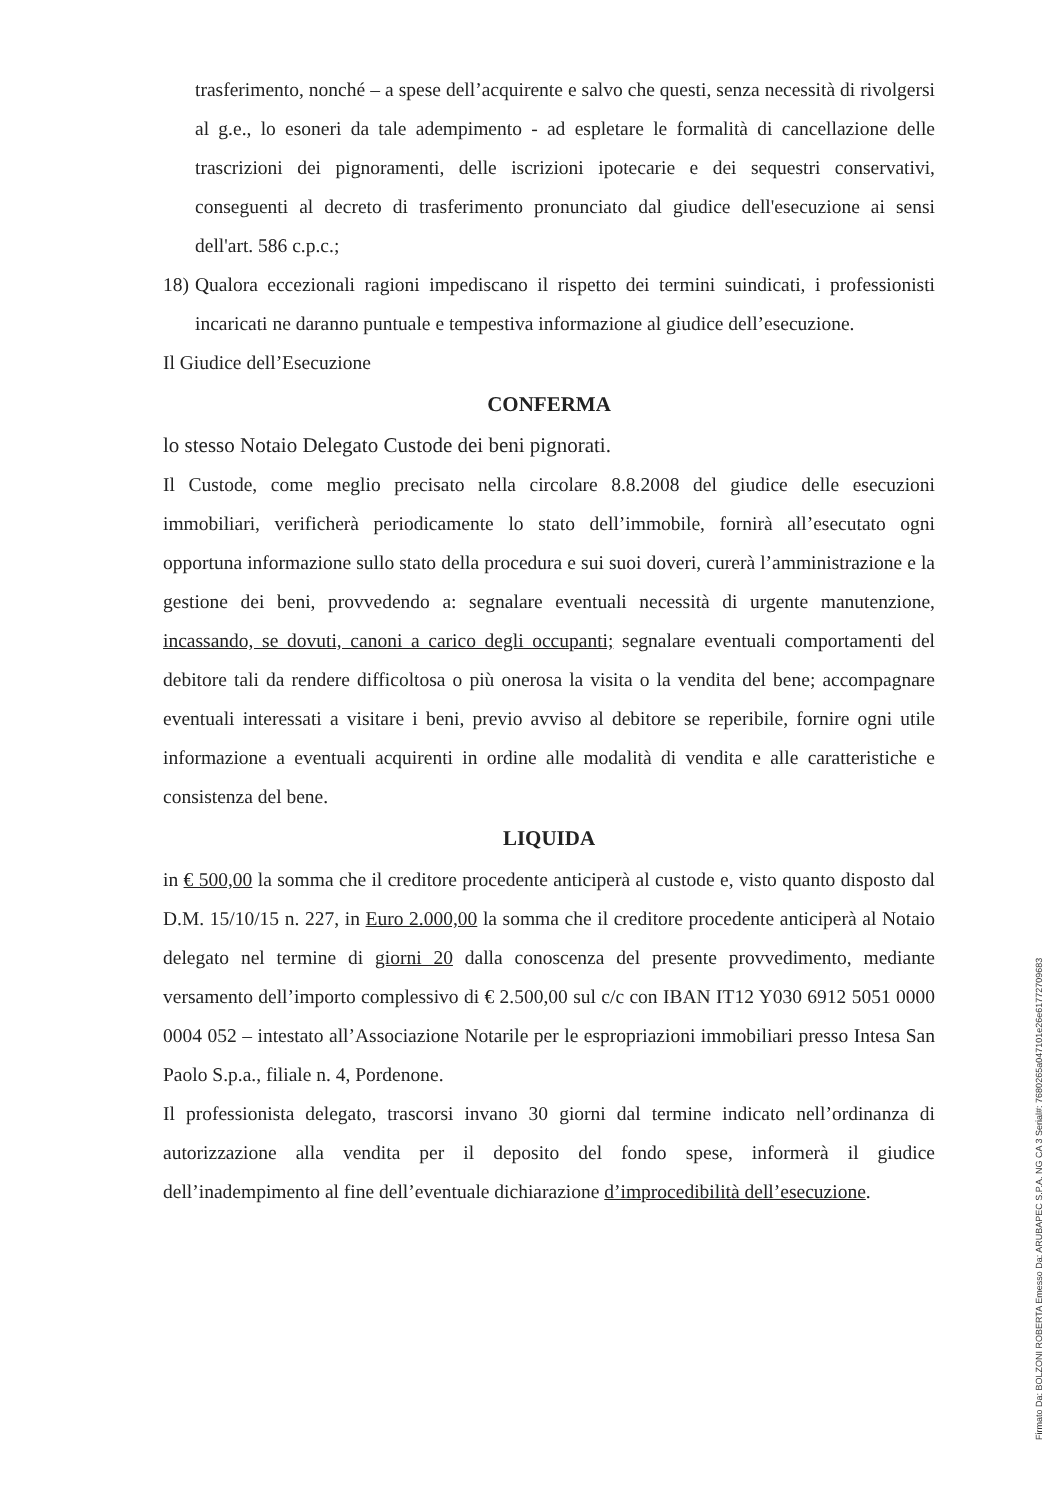trasferimento, nonché – a spese dell’acquirente e salvo che questi, senza necessità di rivolgersi al g.e., lo esoneri da tale adempimento - ad espletare le formalità di cancellazione delle trascrizioni dei pignoramenti, delle iscrizioni ipotecarie e dei sequestri conservativi, conseguenti al decreto di trasferimento pronunciato dal giudice dell'esecuzione ai sensi dell'art. 586 c.p.c.;
18)
Qualora eccezionali ragioni impediscano il rispetto dei termini suindicati, i professionisti incaricati ne daranno puntuale e tempestiva informazione al giudice dell’esecuzione.
Il Giudice dell’Esecuzione
CONFERMA
lo stesso Notaio Delegato Custode dei beni pignorati.
Il Custode, come meglio precisato nella circolare 8.8.2008 del giudice delle esecuzioni immobiliari, verificherà periodicamente lo stato dell’immobile, fornirà all’esecutato ogni opportuna informazione sullo stato della procedura e sui suoi doveri, curerà l’amministrazione e la gestione dei beni, provvedendo a: segnalare eventuali necessità di urgente manutenzione, incassando, se dovuti, canoni a carico degli occupanti; segnalare eventuali comportamenti del debitore tali da rendere difficoltosa o più onerosa la visita o la vendita del bene; accompagnare eventuali interessati a visitare i beni, previo avviso al debitore se reperibile, fornire ogni utile informazione a eventuali acquirenti in ordine alle modalità di vendita e alle caratteristiche e consistenza del bene.
LIQUIDA
in € 500,00 la somma che il creditore procedente anticiperà al custode e, visto quanto disposto dal D.M. 15/10/15 n. 227, in Euro 2.000,00 la somma che il creditore procedente anticiperà al Notaio delegato nel termine di giorni 20 dalla conoscenza del presente provvedimento, mediante versamento dell’importo complessivo di € 2.500,00 sul c/c con IBAN IT12 Y030 6912 5051 0000 0004 052 – intestato all’Associazione Notarile per le espropriazioni immobiliari presso Intesa San Paolo S.p.a., filiale n. 4, Pordenone.
Il professionista delegato, trascorsi invano 30 giorni dal termine indicato nell’ordinanza di autorizzazione alla vendita per il deposito del fondo spese, informerà il giudice dell’inadempimento al fine dell’eventuale dichiarazione d’improcedibilità dell’esecuzione.
Firmato Da: BOLZONI ROBERTA Emesso Da: ARUBAPEC S.P.A. NG CA 3 Serial#: 7680265a047101e26e61772709683